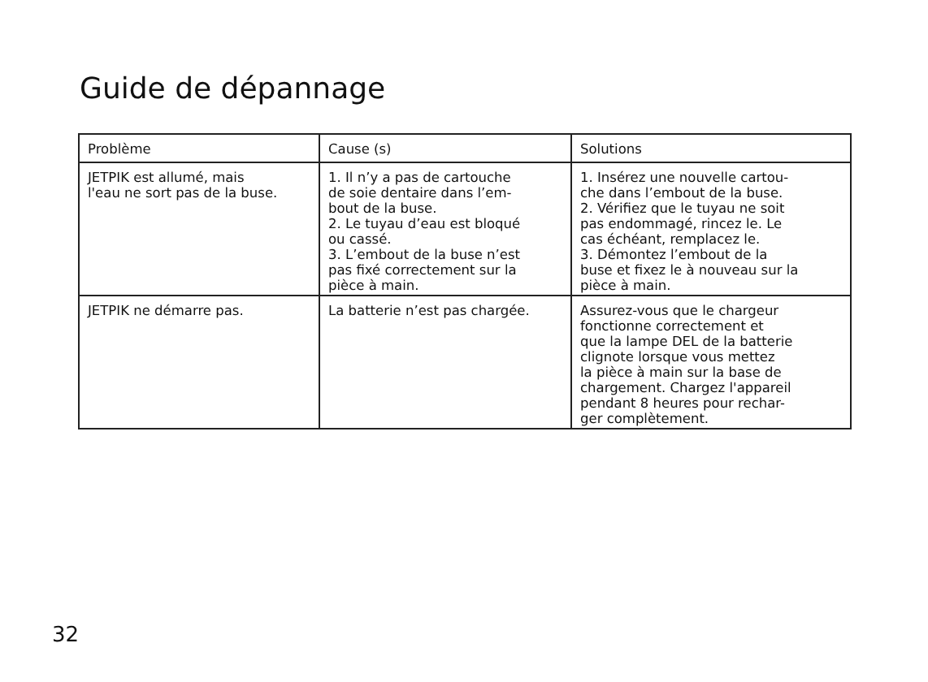Guide de dépannage
| Problème | Cause (s) | Solutions |
| --- | --- | --- |
| JETPIK est allumé, mais l'eau ne sort pas de la buse. | 1. Il n’y a pas de cartouche de soie dentaire dans l’em- bout de la buse. 2. Le tuyau d’eau est bloqué ou cassé. 3. L’embout de la buse n’est pas fixé correctement sur la pièce à main. | 1. Insérez une nouvelle cartou- che dans l’embout de la buse. 2. Vérifiez que le tuyau ne soit pas endommagé, rincez le. Le cas échéant, remplacez le. 3. Démontez l’embout de la buse et fixez le à nouveau sur la pièce à main. |
| JETPIK ne démarre pas. | La batterie n’est pas chargée. | Assurez-vous que le chargeur fonctionne correctement et que la lampe DEL de la batterie clignote lorsque vous mettez la pièce à main sur la base de chargement. Chargez l'appareil pendant 8 heures pour rechar- ger complètement. |
32